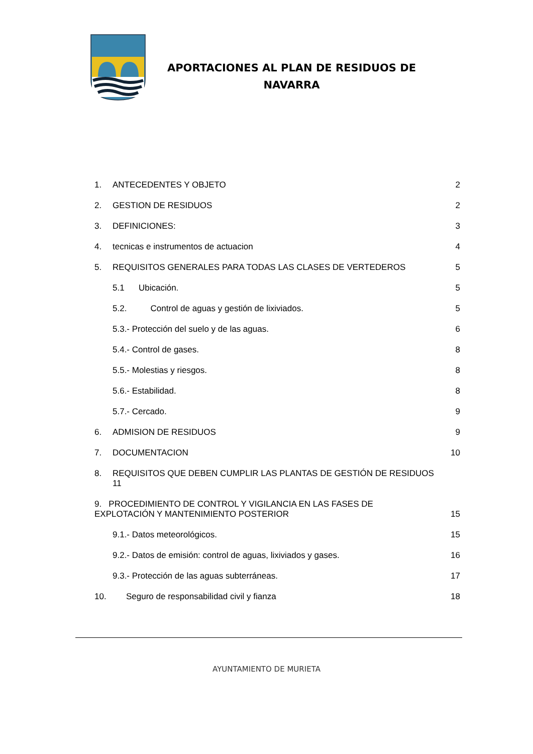APORTACIONES AL PLAN DE RESIDUOS DE
NAVARRA
1. ANTECEDENTES Y OBJETO 2
2. GESTION DE RESIDUOS 2
3. DEFINICIONES: 3
4. tecnicas e instrumentos de actuacion 4
5. REQUISITOS GENERALES PARA TODAS LAS CLASES DE VERTEDEROS 5
5.1 Ubicación. 5
5.2. Control de aguas y gestión de lixiviados. 5
5.3.- Protección del suelo y de las aguas. 6
5.4.- Control de gases. 8
5.5.- Molestias y riesgos. 8
5.6.- Estabilidad. 8
5.7.- Cercado. 9
6. ADMISION DE RESIDUOS 9
7. DOCUMENTACION 10
8. REQUISITOS QUE DEBEN CUMPLIR LAS PLANTAS DE GESTIÓN DE RESIDUOS
11
9. PROCEDIMIENTO DE CONTROL Y VIGILANCIA EN LAS FASES DE
EXPLOTACIÓN Y MANTENIMIENTO POSTERIOR 15
9.1.- Datos meteorológicos. 15
9.2.- Datos de emisión: control de aguas, lixiviados y gases. 16
9.3.- Protección de las aguas subterráneas. 17
10. Seguro de responsabilidad civil y fianza 18
AYUNTAMIENTO DE MURIETA